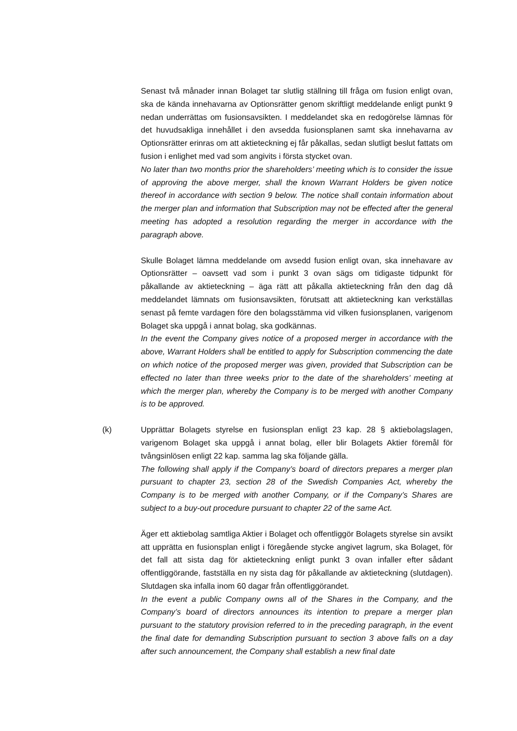Senast två månader innan Bolaget tar slutlig ställning till fråga om fusion enligt ovan, ska de kända innehavarna av Optionsrätter genom skriftligt meddelande enligt punkt 9 nedan underrättas om fusionsavsikten. I meddelandet ska en redogörelse lämnas för det huvudsakliga innehållet i den avsedda fusionsplanen samt ska innehavarna av Optionsrätter erinras om att aktieteckning ej får påkallas, sedan slutligt beslut fattats om fusion i enlighet med vad som angivits i första stycket ovan.
No later than two months prior the shareholders’ meeting which is to consider the issue of approving the above merger, shall the known Warrant Holders be given notice thereof in accordance with section 9 below. The notice shall contain information about the merger plan and information that Subscription may not be effected after the general meeting has adopted a resolution regarding the merger in accordance with the paragraph above.
Skulle Bolaget lämna meddelande om avsedd fusion enligt ovan, ska innehavare av Optionsrätter – oavsett vad som i punkt 3 ovan sägs om tidigaste tidpunkt för påkallande av aktieteckning – äga rätt att påkalla aktieteckning från den dag då meddelandet lämnats om fusionsavsikten, förutsatt att aktieteckning kan verkställas senast på femte vardagen före den bolagsstämma vid vilken fusionsplanen, varigenom Bolaget ska uppgå i annat bolag, ska godkännas.
In the event the Company gives notice of a proposed merger in accordance with the above, Warrant Holders shall be entitled to apply for Subscription commencing the date on which notice of the proposed merger was given, provided that Subscription can be effected no later than three weeks prior to the date of the shareholders’ meeting at which the merger plan, whereby the Company is to be merged with another Company is to be approved.
(k) Upprättar Bolagets styrelse en fusionsplan enligt 23 kap. 28 § aktiebolagslagen, varigenom Bolaget ska uppgå i annat bolag, eller blir Bolagets Aktier föremål för tvångsinlösen enligt 22 kap. samma lag ska följande gälla.
The following shall apply if the Company’s board of directors prepares a merger plan pursuant to chapter 23, section 28 of the Swedish Companies Act, whereby the Company is to be merged with another Company, or if the Company’s Shares are subject to a buy-out procedure pursuant to chapter 22 of the same Act.
Äger ett aktiebolag samtliga Aktier i Bolaget och offentliggör Bolagets styrelse sin avsikt att upprätta en fusionsplan enligt i föregående stycke angivet lagrum, ska Bolaget, för det fall att sista dag för aktieteckning enligt punkt 3 ovan infaller efter sådant offentliggörande, fastställa en ny sista dag för påkallande av aktieteckning (slutdagen). Slutdagen ska infalla inom 60 dagar från offentliggörandet.
In the event a public Company owns all of the Shares in the Company, and the Company’s board of directors announces its intention to prepare a merger plan pursuant to the statutory provision referred to in the preceding paragraph, in the event the final date for demanding Subscription pursuant to section 3 above falls on a day after such announcement, the Company shall establish a new final date